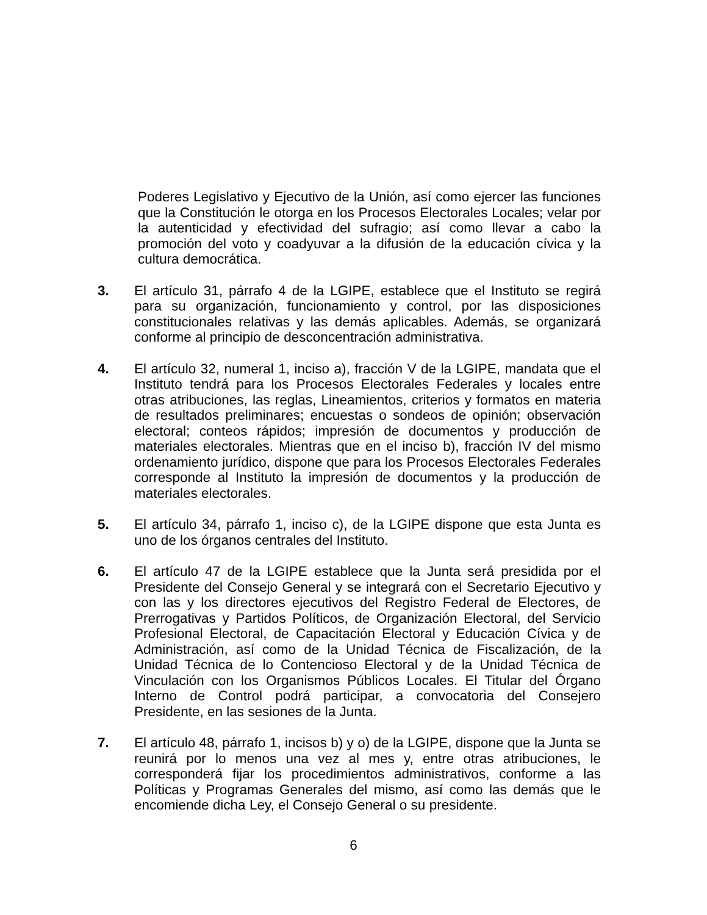Poderes Legislativo y Ejecutivo de la Unión, así como ejercer las funciones que la Constitución le otorga en los Procesos Electorales Locales; velar por la autenticidad y efectividad del sufragio; así como llevar a cabo la promoción del voto y coadyuvar a la difusión de la educación cívica y la cultura democrática.
3. El artículo 31, párrafo 4 de la LGIPE, establece que el Instituto se regirá para su organización, funcionamiento y control, por las disposiciones constitucionales relativas y las demás aplicables. Además, se organizará conforme al principio de desconcentración administrativa.
4. El artículo 32, numeral 1, inciso a), fracción V de la LGIPE, mandata que el Instituto tendrá para los Procesos Electorales Federales y locales entre otras atribuciones, las reglas, Lineamientos, criterios y formatos en materia de resultados preliminares; encuestas o sondeos de opinión; observación electoral; conteos rápidos; impresión de documentos y producción de materiales electorales. Mientras que en el inciso b), fracción IV del mismo ordenamiento jurídico, dispone que para los Procesos Electorales Federales corresponde al Instituto la impresión de documentos y la producción de materiales electorales.
5. El artículo 34, párrafo 1, inciso c), de la LGIPE dispone que esta Junta es uno de los órganos centrales del Instituto.
6. El artículo 47 de la LGIPE establece que la Junta será presidida por el Presidente del Consejo General y se integrará con el Secretario Ejecutivo y con las y los directores ejecutivos del Registro Federal de Electores, de Prerrogativas y Partidos Políticos, de Organización Electoral, del Servicio Profesional Electoral, de Capacitación Electoral y Educación Cívica y de Administración, así como de la Unidad Técnica de Fiscalización, de la Unidad Técnica de lo Contencioso Electoral y de la Unidad Técnica de Vinculación con los Organismos Públicos Locales. El Titular del Órgano Interno de Control podrá participar, a convocatoria del Consejero Presidente, en las sesiones de la Junta.
7. El artículo 48, párrafo 1, incisos b) y o) de la LGIPE, dispone que la Junta se reunirá por lo menos una vez al mes y, entre otras atribuciones, le corresponderá fijar los procedimientos administrativos, conforme a las Políticas y Programas Generales del mismo, así como las demás que le encomiende dicha Ley, el Consejo General o su presidente.
6